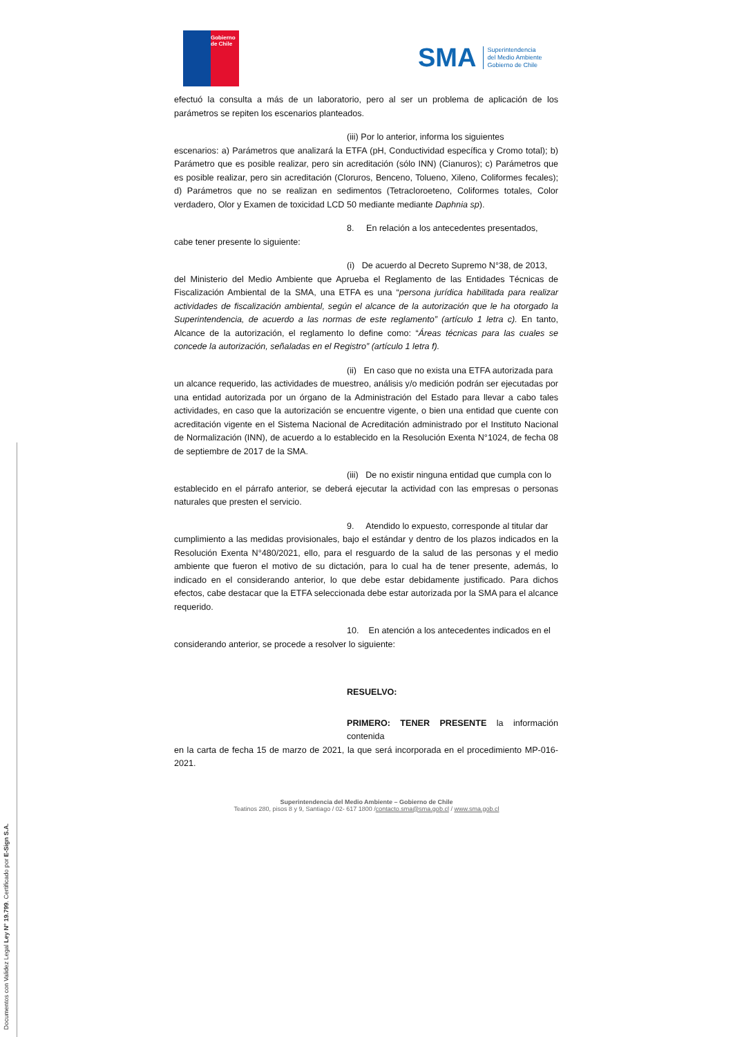Gobierno
de Chile
SMA Superintendencia
del Medio Ambiente
Gobierno de Chile
efectuó la consulta a más de un laboratorio, pero al ser un problema de aplicación de los parámetros se repiten los escenarios planteados.
(iii) Por lo anterior, informa los siguientes
escenarios: a) Parámetros que analizará la ETFA (pH, Conductividad específica y Cromo total); b) Parámetro que es posible realizar, pero sin acreditación (sólo INN) (Cianuros); c) Parámetros que es posible realizar, pero sin acreditación (Cloruros, Benceno, Tolueno, Xileno, Coliformes fecales); d) Parámetros que no se realizan en sedimentos (Tetracloroeteno, Coliformes totales, Color verdadero, Olor y Examen de toxicidad LCD 50 mediante mediante Daphnia sp).
8. En relación a los antecedentes presentados,
cabe tener presente lo siguiente:
(i) De acuerdo al Decreto Supremo N°38, de 2013,
del Ministerio del Medio Ambiente que Aprueba el Reglamento de las Entidades Técnicas de Fiscalización Ambiental de la SMA, una ETFA es una “persona jurídica habilitada para realizar actividades de fiscalización ambiental, según el alcance de la autorización que le ha otorgado la Superintendencia, de acuerdo a las normas de este reglamento” (artículo 1 letra c). En tanto, Alcance de la autorización, el reglamento lo define como: “Áreas técnicas para las cuales se concede la autorización, señaladas en el Registro” (artículo 1 letra f).
(ii) En caso que no exista una ETFA autorizada para
un alcance requerido, las actividades de muestreo, análisis y/o medición podrán ser ejecutadas por una entidad autorizada por un órgano de la Administración del Estado para llevar a cabo tales actividades, en caso que la autorización se encuentre vigente, o bien una entidad que cuente con acreditación vigente en el Sistema Nacional de Acreditación administrado por el Instituto Nacional de Normalización (INN), de acuerdo a lo establecido en la Resolución Exenta N°1024, de fecha 08 de septiembre de 2017 de la SMA.
(iii) De no existir ninguna entidad que cumpla con lo
establecido en el párrafo anterior, se deberá ejecutar la actividad con las empresas o personas naturales que presten el servicio.
9. Atendido lo expuesto, corresponde al titular dar
cumplimiento a las medidas provisionales, bajo el estándar y dentro de los plazos indicados en la Resolución Exenta N°480/2021, ello, para el resguardo de la salud de las personas y el medio ambiente que fueron el motivo de su dictación, para lo cual ha de tener presente, además, lo indicado en el considerando anterior, lo que debe estar debidamente justificado. Para dichos efectos, cabe destacar que la ETFA seleccionada debe estar autorizada por la SMA para el alcance requerido.
10. En atención a los antecedentes indicados en el
considerando anterior, se procede a resolver lo siguiente:
RESUELVO:
PRIMERO: TENER PRESENTE la información contenida
en la carta de fecha 15 de marzo de 2021, la que será incorporada en el procedimiento MP-016-2021.
Superintendencia del Medio Ambiente – Gobierno de Chile
Teatinos 280, pisos 8 y 9, Santiago / 02- 617 1800 /contacto.sma@sma.gob.cl / www.sma.gob.cl
Documentos con Validez Legal Ley N° 19.799. Certificado por E-Sign S.A.